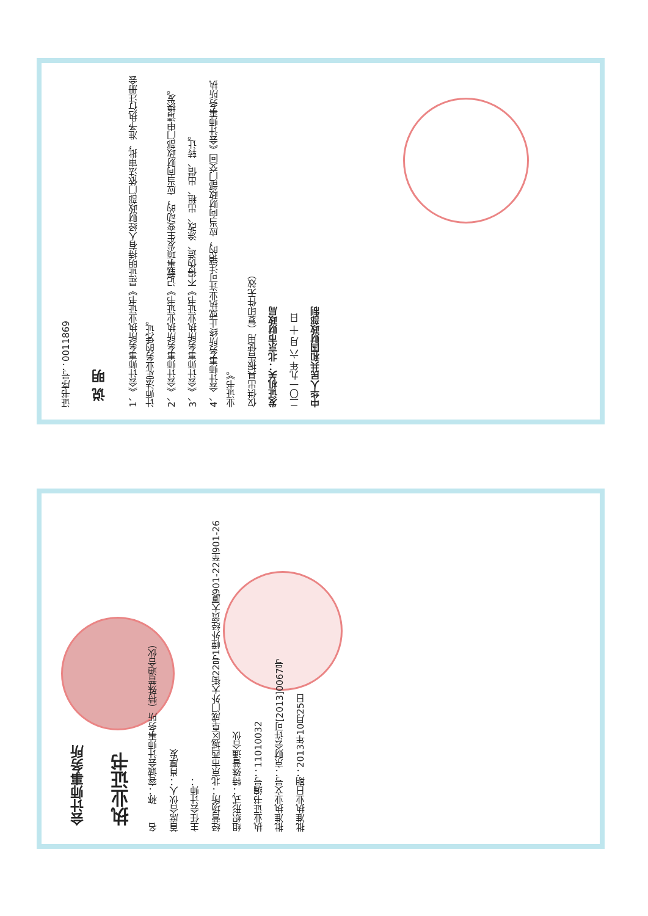证书序号：0011869
说 明
1、《会计师事务所执业证书》是证明持有人经财政部门依法审批，准予执行注册会计师法定业务的凭证。
2、《会计师事务所执业证书》记载事项发生变动的，应当向财政部门申请换发。
3、《会计师事务所执业证书》不得伪造、涂改、出租、出借、转让。
4、会计师事务所终止或执业许可注销的，应当向财政部门交回《会计师事务所执业证书》。
仅供出具报告使用（复印件无效）
发证机关：北京市财政局
二〇一九年 六 月 十 日
中华人民共和国财政部制
会计师事务所
执业证书
名　　称：容诚会计师事务所（特殊普通合伙）
首席合伙人：肖厚发
主任会计师：
经营场所：北京市西城区阜成门外大街22号1幢外经贸大厦901-22至901-26
组织形式：特殊普通合伙
执业证书编号：11010032
批准执业文号：京财会许可[2013]0067号
批准执业日期：2013年10月25日